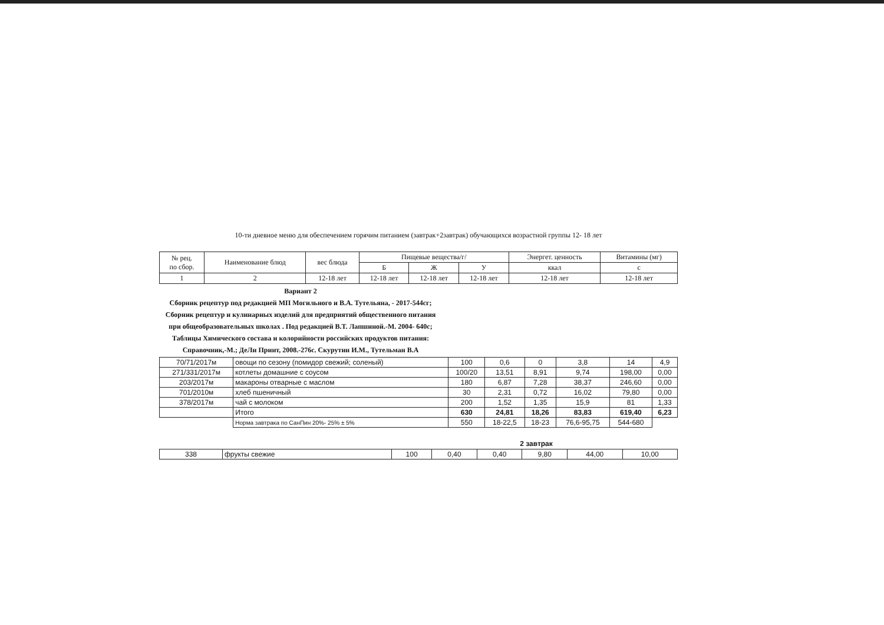10-ти дневное меню для обеспечением горячим питанием (завтрак+2завтрак) обучающихся возрастной группы 12- 18 лет
| № рец. по сбор. | Наименование блюд | вес блюда | Пищевые вещества/г/ | | | Энергет. ценность | Витамины (мг) |
| --- | --- | --- | --- | --- | --- | --- | --- |
| | | | Б | Ж | У | ккал | с |
| 1 | 2 | 12-18 лет | 12-18 лет | 12-18 лет | 12-18 лет | 12-18 лет | 12-18 лет |
Вариант 2
Сборник рецептур под редакцией МП Могильного и В.А. Тутельяна, - 2017-544сг; Сборник рецептур и кулинарных изделий для предприятий общественного питания при общеобразовательных школах . Под редакцией В.Т. Лапшиной.-М. 2004- 640с; Таблицы Химического состава и колорийности российских продуктов питания: Справочник,-М.; ДеЛи Принт, 2008.-276с. Скурутин И.М., Тутельман В.А
| 70/71/2017м | овощи по сезону (помидор свежий; соленый) | 100 | 0,6 | 0 | 3,8 | 14 | 4,9 |
| 271/331/2017м | котлеты домашние с соусом | 100/20 | 13,51 | 8,91 | 9,74 | 198,00 | 0,00 |
| 203/2017м | макароны отварные с маслом | 180 | 6,87 | 7,28 | 38,37 | 246,60 | 0,00 |
| 701/2010м | хлеб пшеничный | 30 | 2,31 | 0,72 | 16,02 | 79,80 | 0,00 |
| 378/2017м | чай с молоком | 200 | 1,52 | 1,35 | 15,9 | 81 | 1,33 |
| | Итого | 630 | 24,81 | 18,26 | 83,83 | 619,40 | 6,23 |
| | Норма завтрака по СанПин 20%- 25% ± 5% | 550 | 18-22,5 | 18-23 | 76,6-95,75 | 544-680 | |
2 завтрак
| 338 | фрукты свежие | 100 | 0,40 | 0,40 | 9,80 | 44,00 | 10,00 |